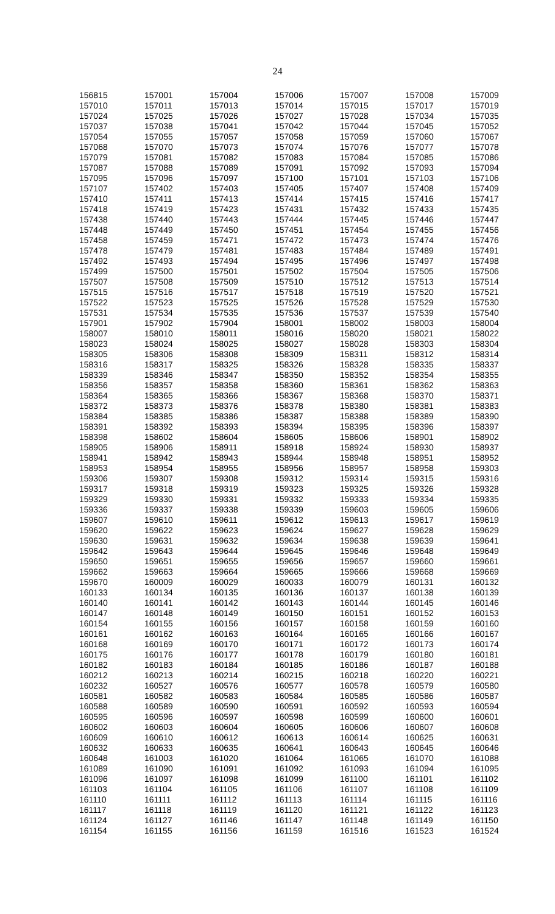24
| 156815 | 157001 | 157004 | 157006 | 157007 | 157008 | 157009 |
| 157010 | 157011 | 157013 | 157014 | 157015 | 157017 | 157019 |
| 157024 | 157025 | 157026 | 157027 | 157028 | 157034 | 157035 |
| 157037 | 157038 | 157041 | 157042 | 157044 | 157045 | 157052 |
| 157054 | 157055 | 157057 | 157058 | 157059 | 157060 | 157067 |
| 157068 | 157070 | 157073 | 157074 | 157076 | 157077 | 157078 |
| 157079 | 157081 | 157082 | 157083 | 157084 | 157085 | 157086 |
| 157087 | 157088 | 157089 | 157091 | 157092 | 157093 | 157094 |
| 157095 | 157096 | 157097 | 157100 | 157101 | 157103 | 157106 |
| 157107 | 157402 | 157403 | 157405 | 157407 | 157408 | 157409 |
| 157410 | 157411 | 157413 | 157414 | 157415 | 157416 | 157417 |
| 157418 | 157419 | 157423 | 157431 | 157432 | 157433 | 157435 |
| 157438 | 157440 | 157443 | 157444 | 157445 | 157446 | 157447 |
| 157448 | 157449 | 157450 | 157451 | 157454 | 157455 | 157456 |
| 157458 | 157459 | 157471 | 157472 | 157473 | 157474 | 157476 |
| 157478 | 157479 | 157481 | 157483 | 157484 | 157489 | 157491 |
| 157492 | 157493 | 157494 | 157495 | 157496 | 157497 | 157498 |
| 157499 | 157500 | 157501 | 157502 | 157504 | 157505 | 157506 |
| 157507 | 157508 | 157509 | 157510 | 157512 | 157513 | 157514 |
| 157515 | 157516 | 157517 | 157518 | 157519 | 157520 | 157521 |
| 157522 | 157523 | 157525 | 157526 | 157528 | 157529 | 157530 |
| 157531 | 157534 | 157535 | 157536 | 157537 | 157539 | 157540 |
| 157901 | 157902 | 157904 | 158001 | 158002 | 158003 | 158004 |
| 158007 | 158010 | 158011 | 158016 | 158020 | 158021 | 158022 |
| 158023 | 158024 | 158025 | 158027 | 158028 | 158303 | 158304 |
| 158305 | 158306 | 158308 | 158309 | 158311 | 158312 | 158314 |
| 158316 | 158317 | 158325 | 158326 | 158328 | 158335 | 158337 |
| 158339 | 158346 | 158347 | 158350 | 158352 | 158354 | 158355 |
| 158356 | 158357 | 158358 | 158360 | 158361 | 158362 | 158363 |
| 158364 | 158365 | 158366 | 158367 | 158368 | 158370 | 158371 |
| 158372 | 158373 | 158376 | 158378 | 158380 | 158381 | 158383 |
| 158384 | 158385 | 158386 | 158387 | 158388 | 158389 | 158390 |
| 158391 | 158392 | 158393 | 158394 | 158395 | 158396 | 158397 |
| 158398 | 158602 | 158604 | 158605 | 158606 | 158901 | 158902 |
| 158905 | 158906 | 158911 | 158918 | 158924 | 158930 | 158937 |
| 158941 | 158942 | 158943 | 158944 | 158948 | 158951 | 158952 |
| 158953 | 158954 | 158955 | 158956 | 158957 | 158958 | 159303 |
| 159306 | 159307 | 159308 | 159312 | 159314 | 159315 | 159316 |
| 159317 | 159318 | 159319 | 159323 | 159325 | 159326 | 159328 |
| 159329 | 159330 | 159331 | 159332 | 159333 | 159334 | 159335 |
| 159336 | 159337 | 159338 | 159339 | 159603 | 159605 | 159606 |
| 159607 | 159610 | 159611 | 159612 | 159613 | 159617 | 159619 |
| 159620 | 159622 | 159623 | 159624 | 159627 | 159628 | 159629 |
| 159630 | 159631 | 159632 | 159634 | 159638 | 159639 | 159641 |
| 159642 | 159643 | 159644 | 159645 | 159646 | 159648 | 159649 |
| 159650 | 159651 | 159655 | 159656 | 159657 | 159660 | 159661 |
| 159662 | 159663 | 159664 | 159665 | 159666 | 159668 | 159669 |
| 159670 | 160009 | 160029 | 160033 | 160079 | 160131 | 160132 |
| 160133 | 160134 | 160135 | 160136 | 160137 | 160138 | 160139 |
| 160140 | 160141 | 160142 | 160143 | 160144 | 160145 | 160146 |
| 160147 | 160148 | 160149 | 160150 | 160151 | 160152 | 160153 |
| 160154 | 160155 | 160156 | 160157 | 160158 | 160159 | 160160 |
| 160161 | 160162 | 160163 | 160164 | 160165 | 160166 | 160167 |
| 160168 | 160169 | 160170 | 160171 | 160172 | 160173 | 160174 |
| 160175 | 160176 | 160177 | 160178 | 160179 | 160180 | 160181 |
| 160182 | 160183 | 160184 | 160185 | 160186 | 160187 | 160188 |
| 160212 | 160213 | 160214 | 160215 | 160218 | 160220 | 160221 |
| 160232 | 160527 | 160576 | 160577 | 160578 | 160579 | 160580 |
| 160581 | 160582 | 160583 | 160584 | 160585 | 160586 | 160587 |
| 160588 | 160589 | 160590 | 160591 | 160592 | 160593 | 160594 |
| 160595 | 160596 | 160597 | 160598 | 160599 | 160600 | 160601 |
| 160602 | 160603 | 160604 | 160605 | 160606 | 160607 | 160608 |
| 160609 | 160610 | 160612 | 160613 | 160614 | 160625 | 160631 |
| 160632 | 160633 | 160635 | 160641 | 160643 | 160645 | 160646 |
| 160648 | 161003 | 161020 | 161064 | 161065 | 161070 | 161088 |
| 161089 | 161090 | 161091 | 161092 | 161093 | 161094 | 161095 |
| 161096 | 161097 | 161098 | 161099 | 161100 | 161101 | 161102 |
| 161103 | 161104 | 161105 | 161106 | 161107 | 161108 | 161109 |
| 161110 | 161111 | 161112 | 161113 | 161114 | 161115 | 161116 |
| 161117 | 161118 | 161119 | 161120 | 161121 | 161122 | 161123 |
| 161124 | 161127 | 161146 | 161147 | 161148 | 161149 | 161150 |
| 161154 | 161155 | 161156 | 161159 | 161516 | 161523 | 161524 |